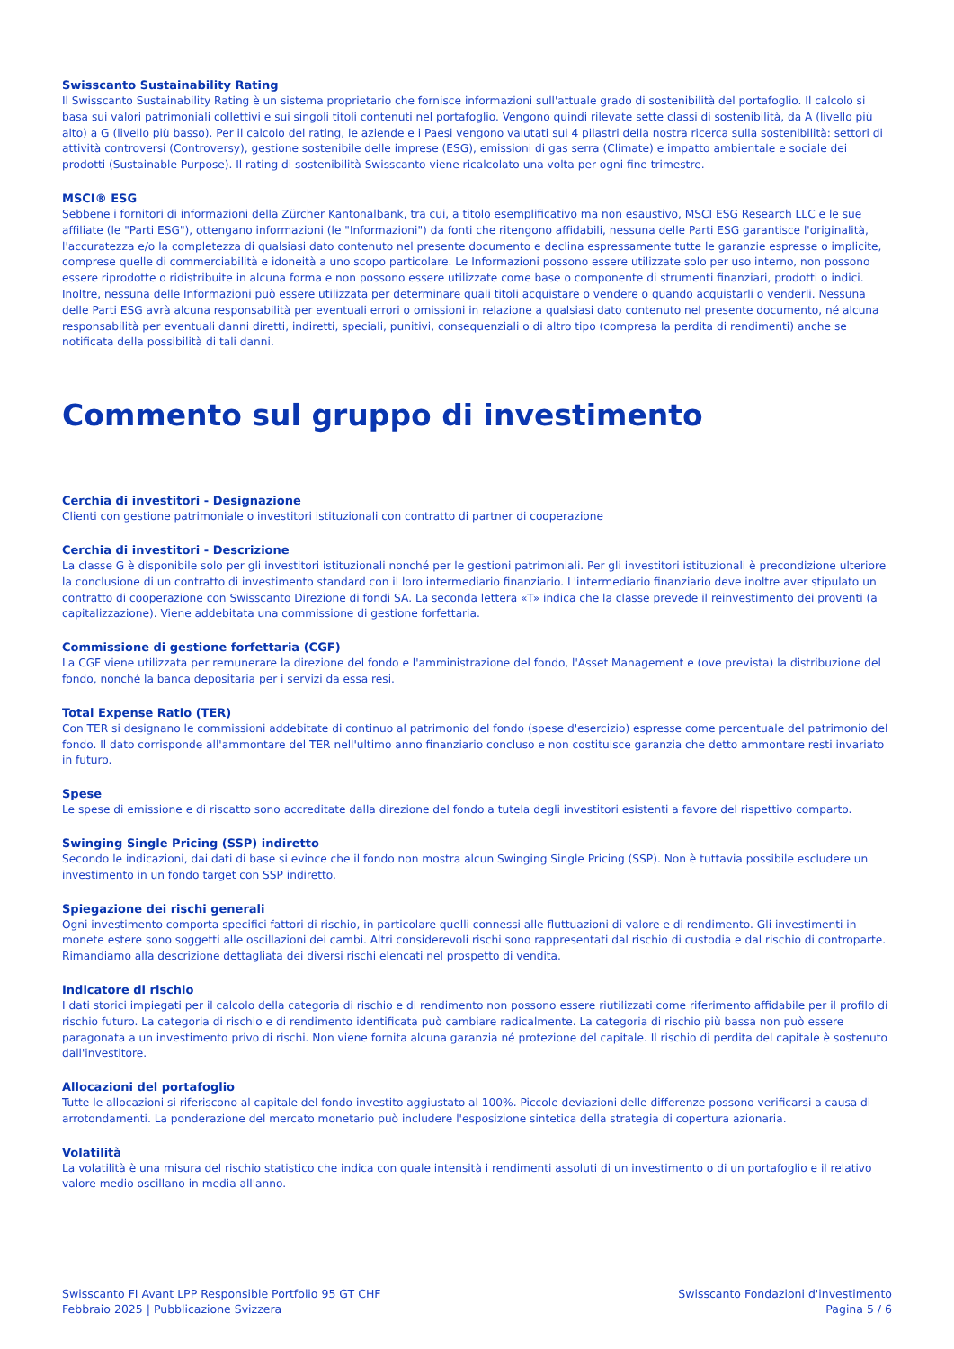Swisscanto Sustainability Rating
Il Swisscanto Sustainability Rating è un sistema proprietario che fornisce informazioni sull'attuale grado di sostenibilità del portafoglio. Il calcolo si basa sui valori patrimoniali collettivi e sui singoli titoli contenuti nel portafoglio. Vengono quindi rilevate sette classi di sostenibilità, da A (livello più alto) a G (livello più basso). Per il calcolo del rating, le aziende e i Paesi vengono valutati sui 4 pilastri della nostra ricerca sulla sostenibilità: settori di attività controversi (Controversy), gestione sostenibile delle imprese (ESG), emissioni di gas serra (Climate) e impatto ambientale e sociale dei prodotti (Sustainable Purpose). Il rating di sostenibilità Swisscanto viene ricalcolato una volta per ogni fine trimestre.
MSCI® ESG
Sebbene i fornitori di informazioni della Zürcher Kantonalbank, tra cui, a titolo esemplificativo ma non esaustivo, MSCI ESG Research LLC e le sue affiliate (le "Parti ESG"), ottengano informazioni (le "Informazioni") da fonti che ritengono affidabili, nessuna delle Parti ESG garantisce l'originalità, l'accuratezza e/o la completezza di qualsiasi dato contenuto nel presente documento e declina espressamente tutte le garanzie espresse o implicite, comprese quelle di commerciabilità e idoneità a uno scopo particolare. Le Informazioni possono essere utilizzate solo per uso interno, non possono essere riprodotte o ridistribuite in alcuna forma e non possono essere utilizzate come base o componente di strumenti finanziari, prodotti o indici. Inoltre, nessuna delle Informazioni può essere utilizzata per determinare quali titoli acquistare o vendere o quando acquistarli o venderli. Nessuna delle Parti ESG avrà alcuna responsabilità per eventuali errori o omissioni in relazione a qualsiasi dato contenuto nel presente documento, né alcuna responsabilità per eventuali danni diretti, indiretti, speciali, punitivi, consequenziali o di altro tipo (compresa la perdita di rendimenti) anche se notificata della possibilità di tali danni.
Commento sul gruppo di investimento
Cerchia di investitori - Designazione
Clienti con gestione patrimoniale o investitori istituzionali con contratto di partner di cooperazione
Cerchia di investitori - Descrizione
La classe G è disponibile solo per gli investitori istituzionali nonché per le gestioni patrimoniali. Per gli investitori istituzionali è precondizione ulteriore la conclusione di un contratto di investimento standard con il loro intermediario finanziario. L'intermediario finanziario deve inoltre aver stipulato un contratto di cooperazione con Swisscanto Direzione di fondi SA. La seconda lettera «T» indica che la classe prevede il reinvestimento dei proventi (a capitalizzazione). Viene addebitata una commissione di gestione forfettaria.
Commissione di gestione forfettaria (CGF)
La CGF viene utilizzata per remunerare la direzione del fondo e l'amministrazione del fondo, l'Asset Management e (ove prevista) la distribuzione del fondo, nonché la banca depositaria per i servizi da essa resi.
Total Expense Ratio (TER)
Con TER si designano le commissioni addebitate di continuo al patrimonio del fondo (spese d'esercizio) espresse come percentuale del patrimonio del fondo. Il dato corrisponde all'ammontare del TER nell'ultimo anno finanziario concluso e non costituisce garanzia che detto ammontare resti invariato in futuro.
Spese
Le spese di emissione e di riscatto sono accreditate dalla direzione del fondo a tutela degli investitori esistenti a favore del rispettivo comparto.
Swinging Single Pricing (SSP) indiretto
Secondo le indicazioni, dai dati di base si evince che il fondo non mostra alcun Swinging Single Pricing (SSP). Non è tuttavia possibile escludere un investimento in un fondo target con SSP indiretto.
Spiegazione dei rischi generali
Ogni investimento comporta specifici fattori di rischio, in particolare quelli connessi alle fluttuazioni di valore e di rendimento. Gli investimenti in monete estere sono soggetti alle oscillazioni dei cambi. Altri considerevoli rischi sono rappresentati dal rischio di custodia e dal rischio di controparte. Rimandiamo alla descrizione dettagliata dei diversi rischi elencati nel prospetto di vendita.
Indicatore di rischio
I dati storici impiegati per il calcolo della categoria di rischio e di rendimento non possono essere riutilizzati come riferimento affidabile per il profilo di rischio futuro. La categoria di rischio e di rendimento identificata può cambiare radicalmente. La categoria di rischio più bassa non può essere paragonata a un investimento privo di rischi. Non viene fornita alcuna garanzia né protezione del capitale. Il rischio di perdita del capitale è sostenuto dall'investitore.
Allocazioni del portafoglio
Tutte le allocazioni si riferiscono al capitale del fondo investito aggiustato al 100%. Piccole deviazioni delle differenze possono verificarsi a causa di arrotondamenti. La ponderazione del mercato monetario può includere l'esposizione sintetica della strategia di copertura azionaria.
Volatilità
La volatilità è una misura del rischio statistico che indica con quale intensità i rendimenti assoluti di un investimento o di un portafoglio e il relativo valore medio oscillano in media all'anno.
Swisscanto FI Avant LPP Responsible Portfolio 95 GT CHF
Febbraio 2025 | Pubblicazione Svizzera
Swisscanto Fondazioni d'investimento
Pagina 5 / 6